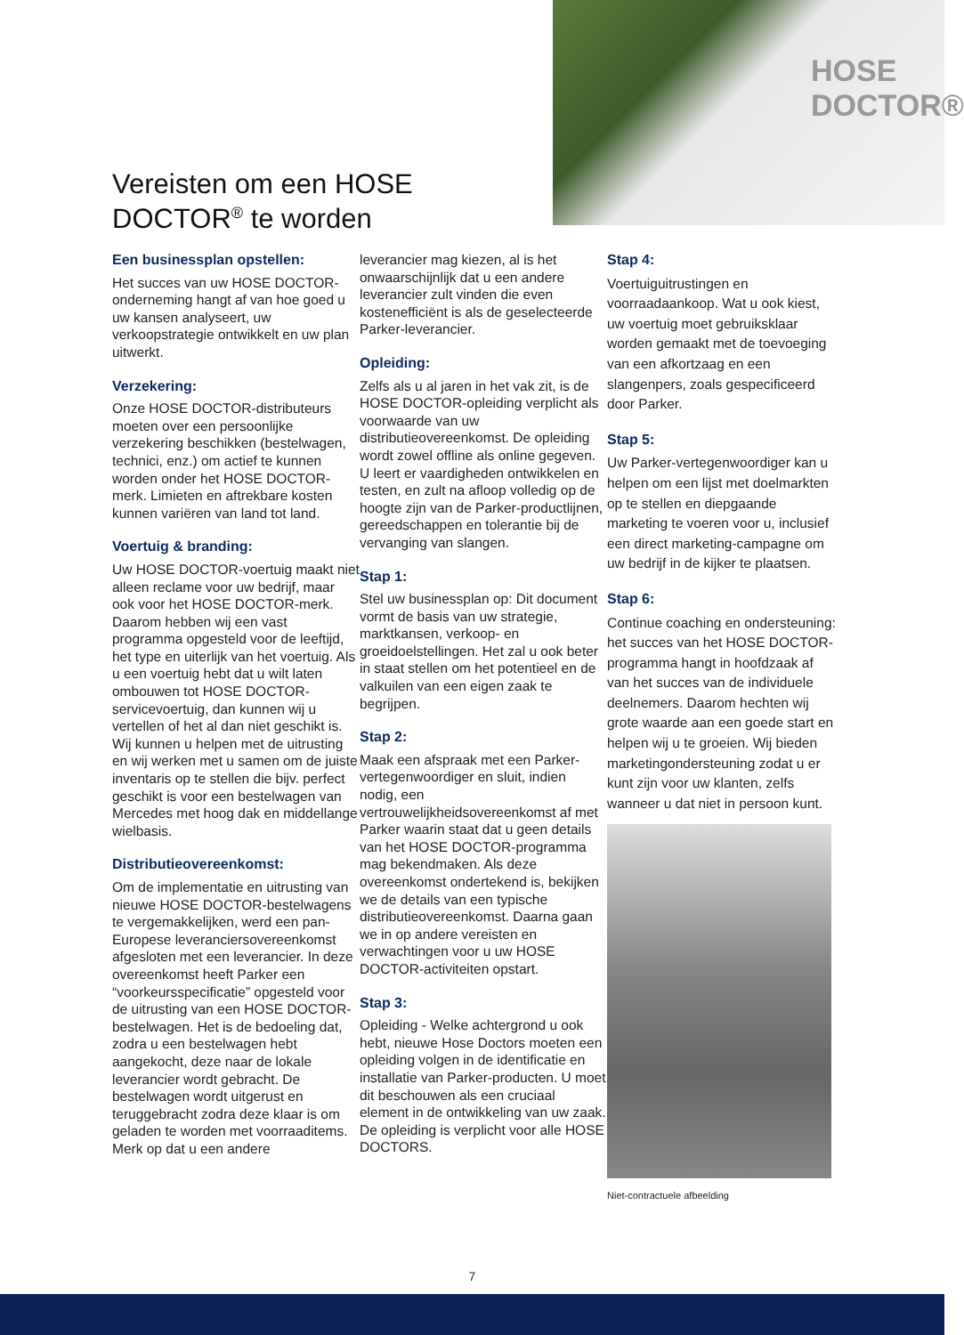HOSE
DOCTOR®
Vereisten om een HOSE
DOCTOR<sup>®</sup> te worden
Een businessplan opstellen:
Het succes van uw HOSE DOCTOR-onderneming hangt af van hoe goed u uw kansen analyseert, uw verkoopstrategie ontwikkelt en uw plan uitwerkt.
Verzekering:
Onze HOSE DOCTOR-distributeurs moeten over een persoonlijke verzekering beschikken (bestelwagen, technici, enz.) om actief te kunnen worden onder het HOSE DOCTOR-merk. Limieten en aftrekbare kosten kunnen variëren van land tot land.
Voertuig & branding:
Uw HOSE DOCTOR-voertuig maakt niet alleen reclame voor uw bedrijf, maar ook voor het HOSE DOCTOR-merk. Daarom hebben wij een vast programma opgesteld voor de leeftijd, het type en uiterlijk van het voertuig. Als u een voertuig hebt dat u wilt laten ombouwen tot HOSE DOCTOR-servicevoertuig, dan kunnen wij u vertellen of het al dan niet geschikt is. Wij kunnen u helpen met de uitrusting en wij werken met u samen om de juiste inventaris op te stellen die bijv. perfect geschikt is voor een bestelwagen van Mercedes met hoog dak en middellange wielbasis.
Distributieovereenkomst:
Om de implementatie en uitrusting van nieuwe HOSE DOCTOR-bestelwagens te vergemakkelijken, werd een pan-Europese leveranciersovereenkomst afgesloten met een leverancier. In deze overeenkomst heeft Parker een “voorkeursspecificatie” opgesteld voor de uitrusting van een HOSE DOCTOR-bestelwagen. Het is de bedoeling dat, zodra u een bestelwagen hebt aangekocht, deze naar de lokale leverancier wordt gebracht. De bestelwagen wordt uitgerust en teruggebracht zodra deze klaar is om geladen te worden met voorraaditems. Merk op dat u een andere
leverancier mag kiezen, al is het onwaarschijnlijk dat u een andere leverancier zult vinden die even kostenefficiënt is als de geselecteerde Parker-leverancier.
Opleiding:
Zelfs als u al jaren in het vak zit, is de HOSE DOCTOR-opleiding verplicht als voorwaarde van uw distributieovereenkomst. De opleiding wordt zowel offline als online gegeven. U leert er vaardigheden ontwikkelen en testen, en zult na afloop volledig op de hoogte zijn van de Parker-productlijnen, gereedschappen en tolerantie bij de vervanging van slangen.
Stap 1:
Stel uw businessplan op: Dit document vormt de basis van uw strategie, marktkansen, verkoop- en groeidoelstellingen. Het zal u ook beter in staat stellen om het potentieel en de valkuilen van een eigen zaak te begrijpen.
Stap 2:
Maak een afspraak met een Parker-vertegenwoordiger en sluit, indien nodig, een vertrouwelijkheidsovereenkomst af met Parker waarin staat dat u geen details van het HOSE DOCTOR-programma mag bekendmaken. Als deze overeenkomst ondertekend is, bekijken we de details van een typische distributieovereenkomst. Daarna gaan we in op andere vereisten en verwachtingen voor u uw HOSE DOCTOR-activiteiten opstart.
Stap 3:
Opleiding - Welke achtergrond u ook hebt, nieuwe Hose Doctors moeten een opleiding volgen in de identificatie en installatie van Parker-producten. U moet dit beschouwen als een cruciaal element in de ontwikkeling van uw zaak. De opleiding is verplicht voor alle HOSE DOCTORS.
Stap 4:
Voertuiguitrustingen en voorraadaankoop. Wat u ook kiest, uw voertuig moet gebruiksklaar worden gemaakt met de toevoeging van een afkortzaag en een slangenpers, zoals gespecificeerd door Parker.
Stap 5:
Uw Parker-vertegenwoordiger kan u helpen om een lijst met doelmarkten op te stellen en diepgaande marketing te voeren voor u, inclusief een direct marketing-campagne om uw bedrijf in de kijker te plaatsen.
Stap 6:
Continue coaching en ondersteuning: het succes van het HOSE DOCTOR-programma hangt in hoofdzaak af van het succes van de individuele deelnemers. Daarom hechten wij grote waarde aan een goede start en helpen wij u te groeien. Wij bieden marketingondersteuning zodat u er kunt zijn voor uw klanten, zelfs wanneer u dat niet in persoon kunt.
Niet-contractuele afbeelding
7